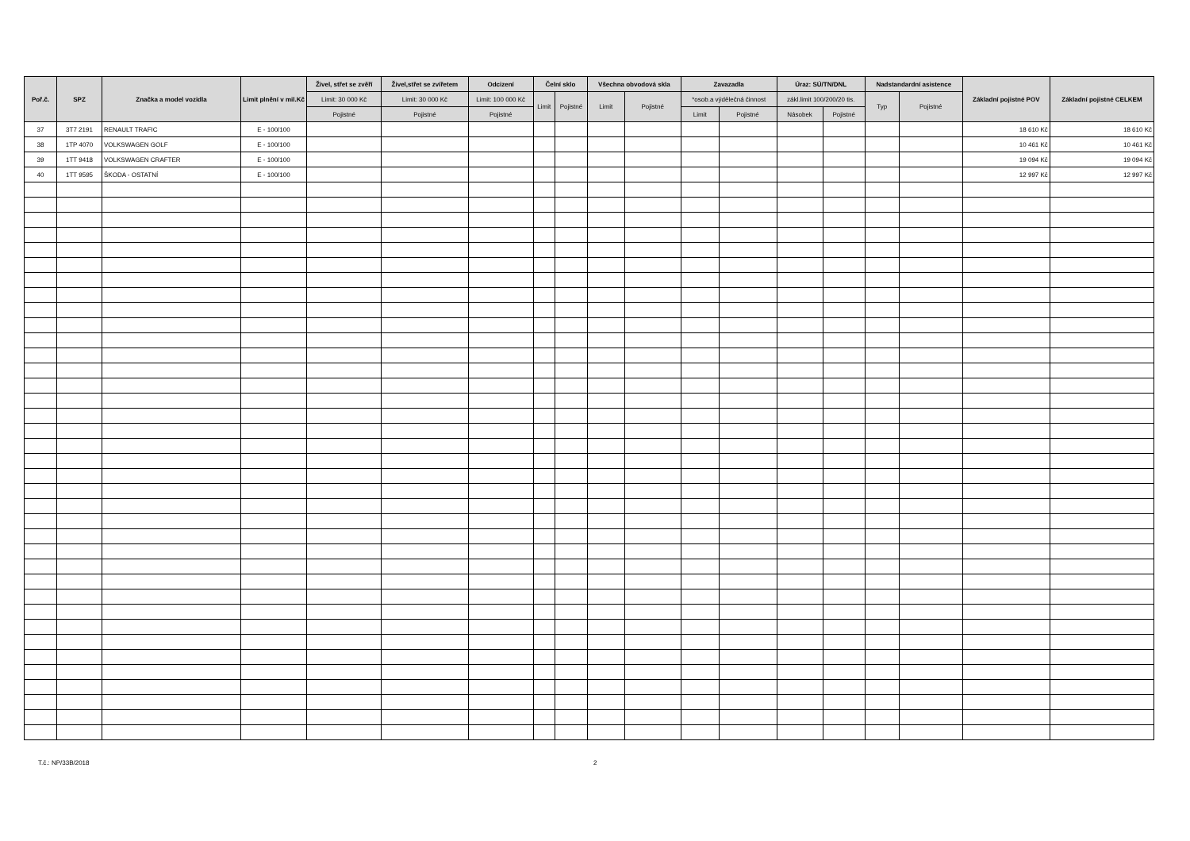| Poř.č. | SPZ | Značka a model vozidla | Limit plnění v mil.Kč | Živel, střet se zvěří | Živel,střet se zvířetem | Odcizení | Čelní sklo | | Všechna obvodová skla | | Zavazadla | | Úraz: SÚ/TN/DNL | | Nadstandardní asistence | | Základní pojistné POV | Základní pojistné CELKEM |
| --- | --- | --- | --- | --- | --- | --- | --- | --- | --- | --- | --- | --- | --- | --- | --- | --- | --- | --- |
| | | | | Limit: 30 000 Kč | Limit: 30 000 Kč | Limit: 100 000 Kč | Limit | Pojistné | Limit | Pojistné | *osob.a výdělečná činnost | | zákl.limit 100/200/20 tis. | | Typ | Pojistné | | |
| | | | | Pojistné | Pojistné | Pojistné | | | | | Limit | Pojistné | Násobek | Pojistné | | | | |
| 37 | 3T7 2191 | RENAULT TRAFIC | E - 100/100 | | | | | | | | | | | | | | 18 610 Kč | 18 610 Kč |
| 38 | 1TP 4070 | VOLKSWAGEN GOLF | E - 100/100 | | | | | | | | | | | | | | 10 461 Kč | 10 461 Kč |
| 39 | 1TT 9418 | VOLKSWAGEN CRAFTER | E - 100/100 | | | | | | | | | | | | | | 19 094 Kč | 19 094 Kč |
| 40 | 1TT 9595 | ŠKODA - OSTATNÍ | E - 100/100 | | | | | | | | | | | | | | 12 997 Kč | 12 997 Kč |
T.č.: NP/33B/2018 2